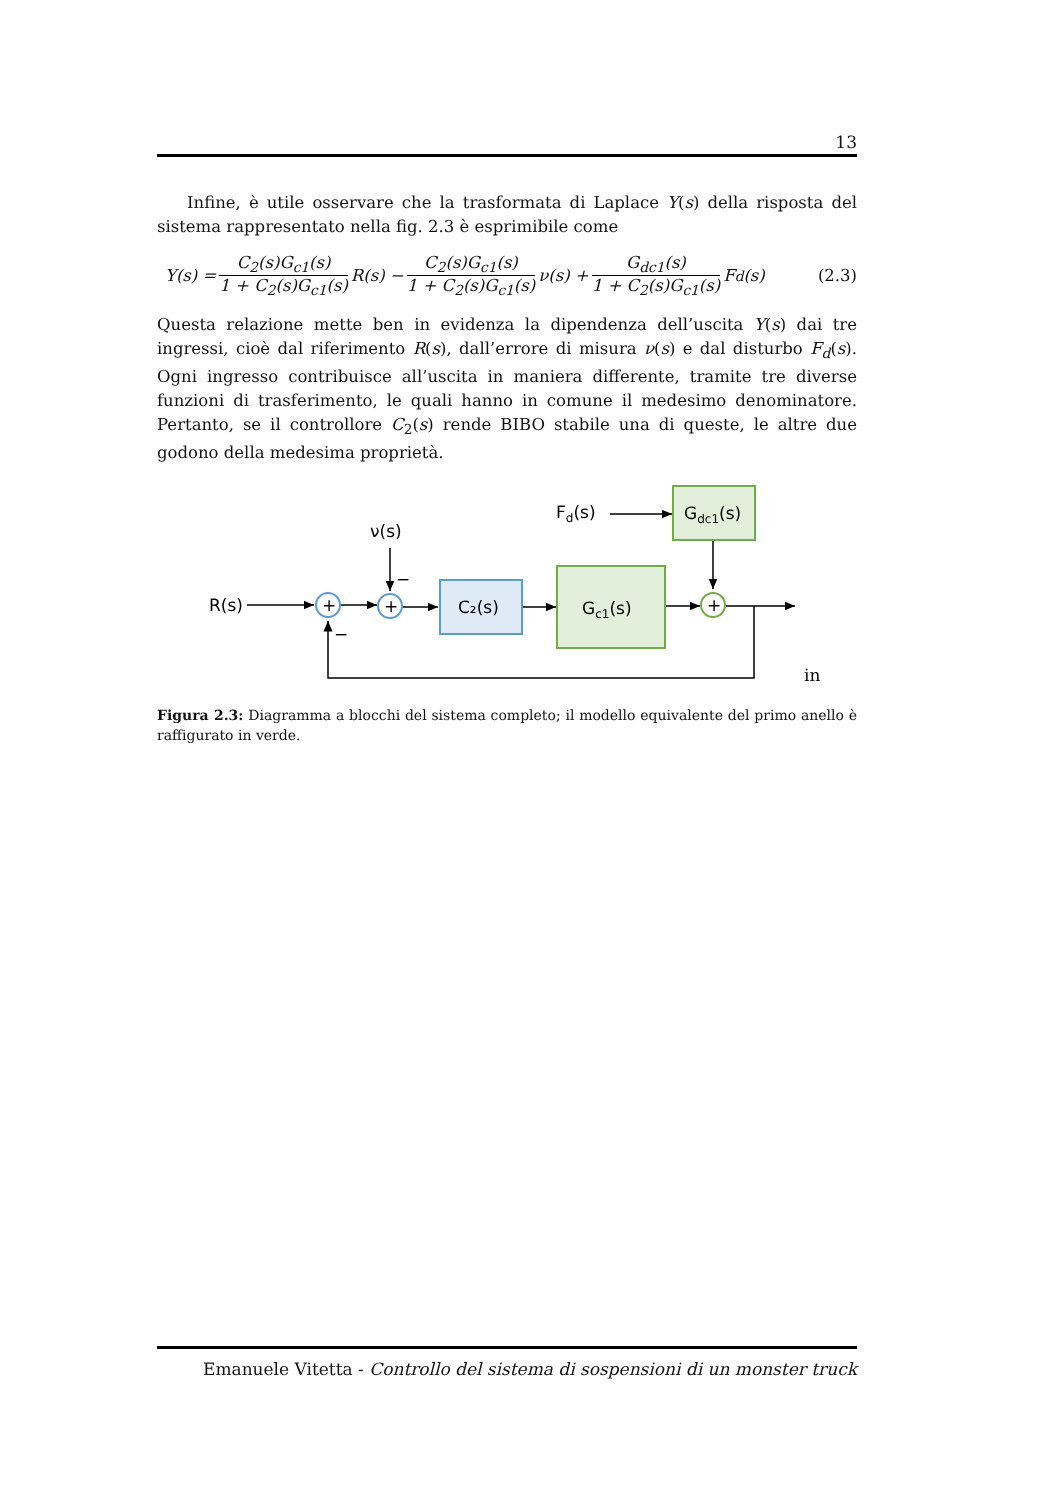13
Infine, è utile osservare che la trasformata di Laplace Y(s) della risposta del sistema rappresentato nella fig. 2.3 è esprimibile come
Y(s) = C<sub>2</sub>(s)G<sub>c1</sub>(s) 1 + C<sub>2</sub>(s)G<sub>c1</sub>(s) R(s) − C<sub>2</sub>(s)G<sub>c1</sub>(s) 1 + C<sub>2</sub>(s)G<sub>c1</sub>(s) ν(s) + G<sub>dc1</sub>(s) 1 + C<sub>2</sub>(s)G<sub>c1</sub>(s) F<sub>d</sub>(s) (2.3)
Questa relazione mette ben in evidenza la dipendenza dell’uscita Y(s) dai tre ingressi, cioè dal riferimento R(s), dall’errore di misura ν(s) e dal disturbo F<sub>d</sub>(s). Ogni ingresso contribuisce all’uscita in maniera differente, tramite tre diverse funzioni di trasferimento, le quali hanno in comune il medesimo denominatore. Pertanto, se il controllore C<sub>2</sub>(s) rende BIBO stabile una di queste, le altre due godono della medesima proprietà.
+
+
+
R(s)
ν(s)
Fd(s)
C₂(s)
Gc1(s)
Gdc1(s)
−
−
in
Figura 2.3: Diagramma a blocchi del sistema completo; il modello equivalente del primo anello è raffigurato in verde.
Emanuele Vitetta - Controllo del sistema di sospensioni di un monster truck